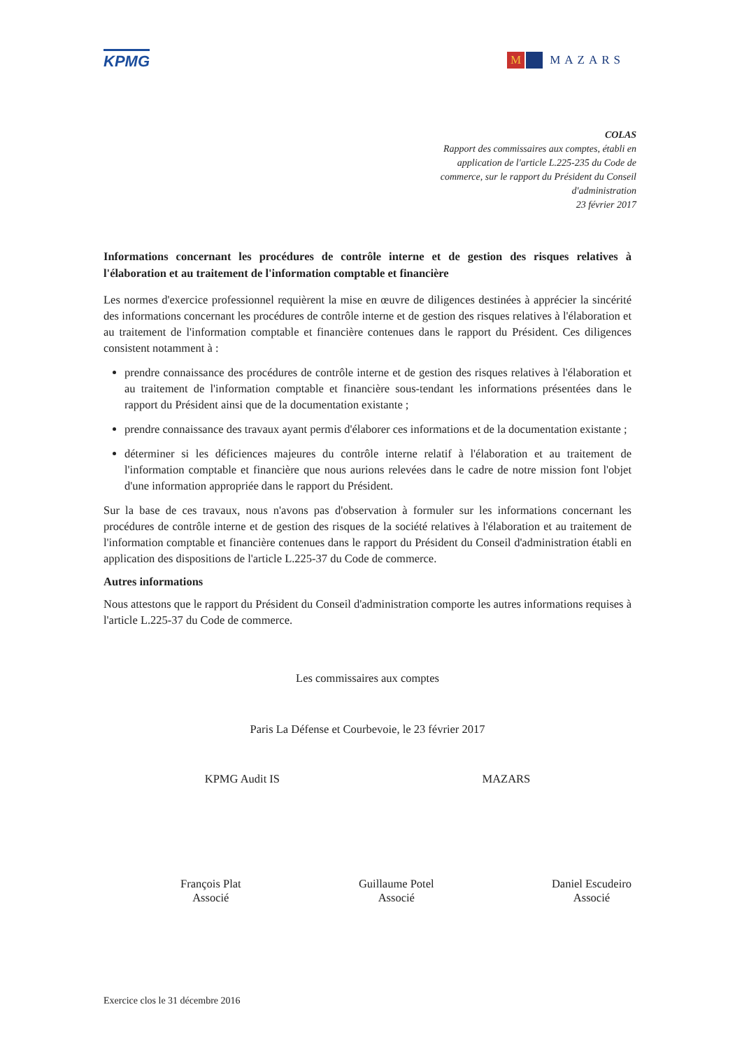KPMG
M MAZARS
COLAS
Rapport des commissaires aux comptes, établi en
application de l'article L.225-235 du Code de
commerce, sur le rapport du Président du Conseil
d'administration
23 février 2017
Informations concernant les procédures de contrôle interne et de gestion des risques relatives à l'élaboration et au traitement de l'information comptable et financière
Les normes d'exercice professionnel requièrent la mise en œuvre de diligences destinées à apprécier la sincérité des informations concernant les procédures de contrôle interne et de gestion des risques relatives à l'élaboration et au traitement de l'information comptable et financière contenues dans le rapport du Président. Ces diligences consistent notamment à :
prendre connaissance des procédures de contrôle interne et de gestion des risques relatives à l'élaboration et au traitement de l'information comptable et financière sous-tendant les informations présentées dans le rapport du Président ainsi que de la documentation existante ;
prendre connaissance des travaux ayant permis d'élaborer ces informations et de la documentation existante ;
déterminer si les déficiences majeures du contrôle interne relatif à l'élaboration et au traitement de l'information comptable et financière que nous aurions relevées dans le cadre de notre mission font l'objet d'une information appropriée dans le rapport du Président.
Sur la base de ces travaux, nous n'avons pas d'observation à formuler sur les informations concernant les procédures de contrôle interne et de gestion des risques de la société relatives à l'élaboration et au traitement de l'information comptable et financière contenues dans le rapport du Président du Conseil d'administration établi en application des dispositions de l'article L.225-37 du Code de commerce.
Autres informations
Nous attestons que le rapport du Président du Conseil d'administration comporte les autres informations requises à l'article L.225-37 du Code de commerce.
Les commissaires aux comptes
Paris La Défense et Courbevoie, le 23 février 2017
KPMG Audit IS MAZARS
François Plat
Associé
Guillaume Potel
Associé
Daniel Escudeiro
Associé
Exercice clos le 31 décembre 2016